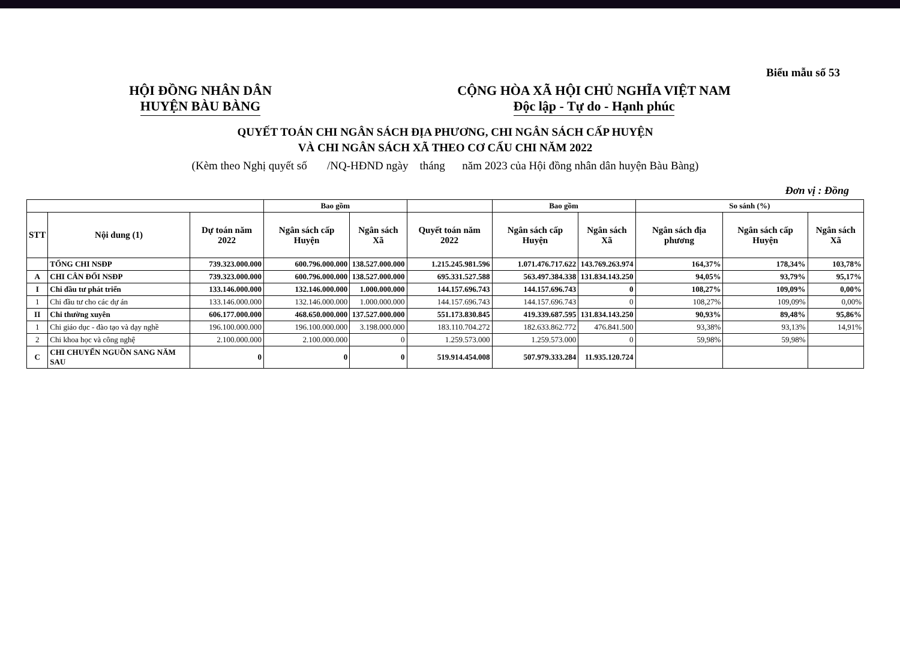Biểu mẫu số 53
HỘI ĐỒNG NHÂN DÂN
HUYỆN BÀU BÀNG
CỘNG HÒA XÃ HỘI CHỦ NGHĨA VIỆT NAM
Độc lập - Tự do - Hạnh phúc
QUYẾT TOÁN CHI NGÂN SÁCH ĐỊA PHƯƠNG, CHI NGÂN SÁCH CẤP HUYỆN
VÀ CHI NGÂN SÁCH XÃ THEO CƠ CẤU CHI NĂM 2022
(Kèm theo Nghị quyết số /NQ-HĐND ngày tháng năm 2023 của Hội đồng nhân dân huyện Bàu Bàng)
Đơn vị : Đồng
| | | | Bao gồm | | | Bao gồm | | So sánh (%) | | |
| --- | --- | --- | --- | --- | --- | --- | --- | --- | --- | --- |
| STT | Nội dung (1) | Dự toán năm 2022 | Ngân sách cấp Huyện | Ngân sách Xã | Quyết toán năm 2022 | Ngân sách cấp Huyện | Ngân sách Xã | Ngân sách địa phương | Ngân sách cấp Huyện | Ngân sách Xã |
| | TỔNG CHI NSĐP | 739.323.000.000 | 600.796.000.000 | 138.527.000.000 | 1.215.245.981.596 | 1.071.476.717.622 | 143.769.263.974 | 164,37% | 178,34% | 103,78% |
| A | CHI CÂN ĐỐI NSĐP | 739.323.000.000 | 600.796.000.000 | 138.527.000.000 | 695.331.527.588 | 563.497.384.338 | 131.834.143.250 | 94,05% | 93,79% | 95,17% |
| I | Chi đầu tư phát triển | 133.146.000.000 | 132.146.000.000 | 1.000.000.000 | 144.157.696.743 | 144.157.696.743 | 0 | 108,27% | 109,09% | 0,00% |
| 1 | Chi đầu tư cho các dự án | 133.146.000.000 | 132.146.000.000 | 1.000.000.000 | 144.157.696.743 | 144.157.696.743 | 0 | 108,27% | 109,09% | 0,00% |
| II | Chi thường xuyên | 606.177.000.000 | 468.650.000.000 | 137.527.000.000 | 551.173.830.845 | 419.339.687.595 | 131.834.143.250 | 90,93% | 89,48% | 95,86% |
| 1 | Chi giáo dục - đào tạo và dạy nghề | 196.100.000.000 | 196.100.000.000 | 3.198.000.000 | 183.110.704.272 | 182.633.862.772 | 476.841.500 | 93,38% | 93,13% | 14,91% |
| 2 | Chi khoa học và công nghệ | 2.100.000.000 | 2.100.000.000 | 0 | 1.259.573.000 | 1.259.573.000 | 0 | 59,98% | 59,98% | |
| C | CHI CHUYỂN NGUỒN SANG NĂM SAU | 0 | 0 | 0 | 519.914.454.008 | 507.979.333.284 | 11.935.120.724 | | | |